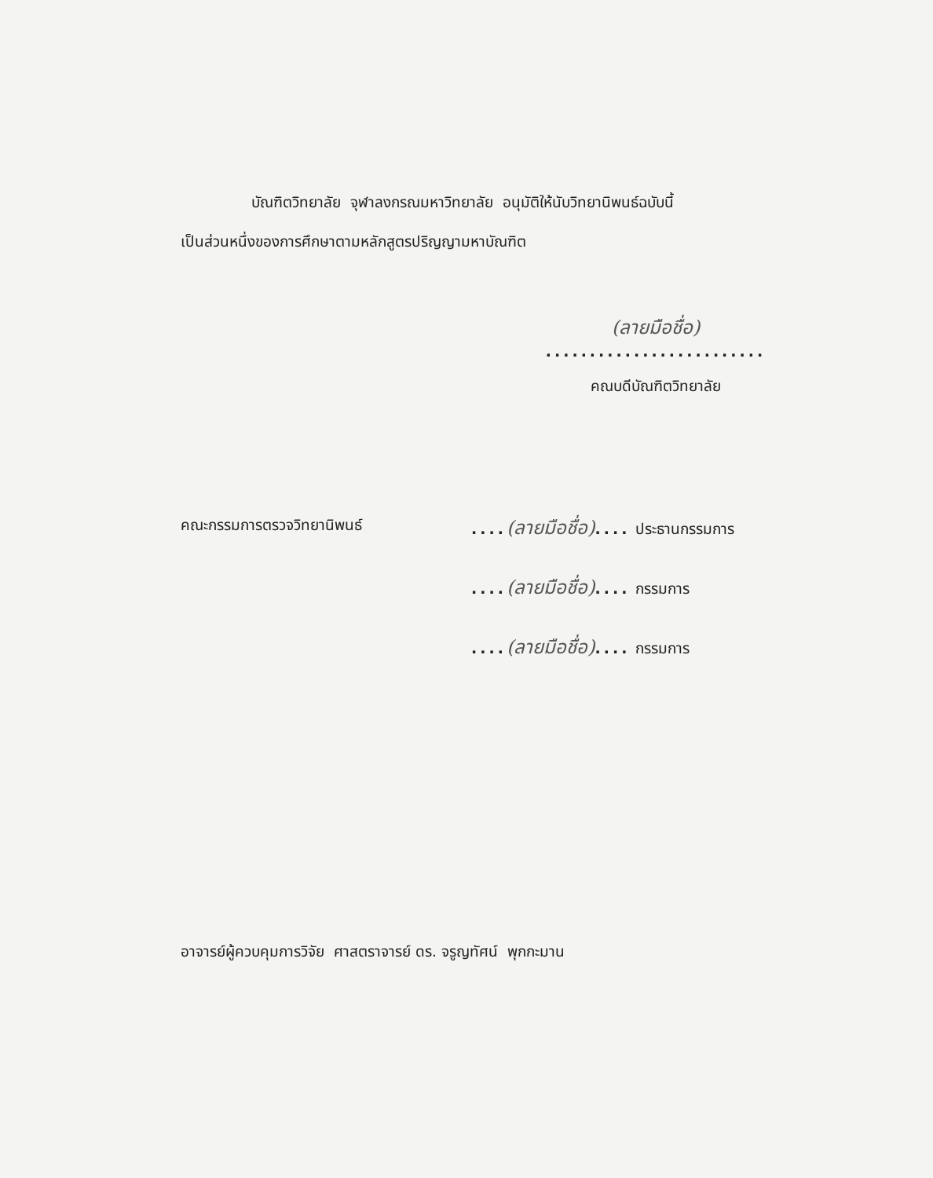บัณฑิตวิทยาลัย จุฬาลงกรณมหาวิทยาลัย อนุมัติให้นับวิทยานิพนธ์ฉบับนี้
เป็นส่วนหนึ่งของการศึกษาตามหลักสูตรปริญญามหาบัณฑิต
(ลายมือชื่อ)
.........................
คณบดีบัณฑิตวิทยาลัย
คณะกรรมการตรวจวิทยานิพนธ์ ....(ลายมือชื่อ).... ประธานกรรมการ
....(ลายมือชื่อ).... กรรมการ
....(ลายมือชื่อ).... กรรมการ
อาจารย์ผู้ควบคุมการวิจัย ศาสตราจารย์ ดร. จรูญทัศน์ พุกกะมาน